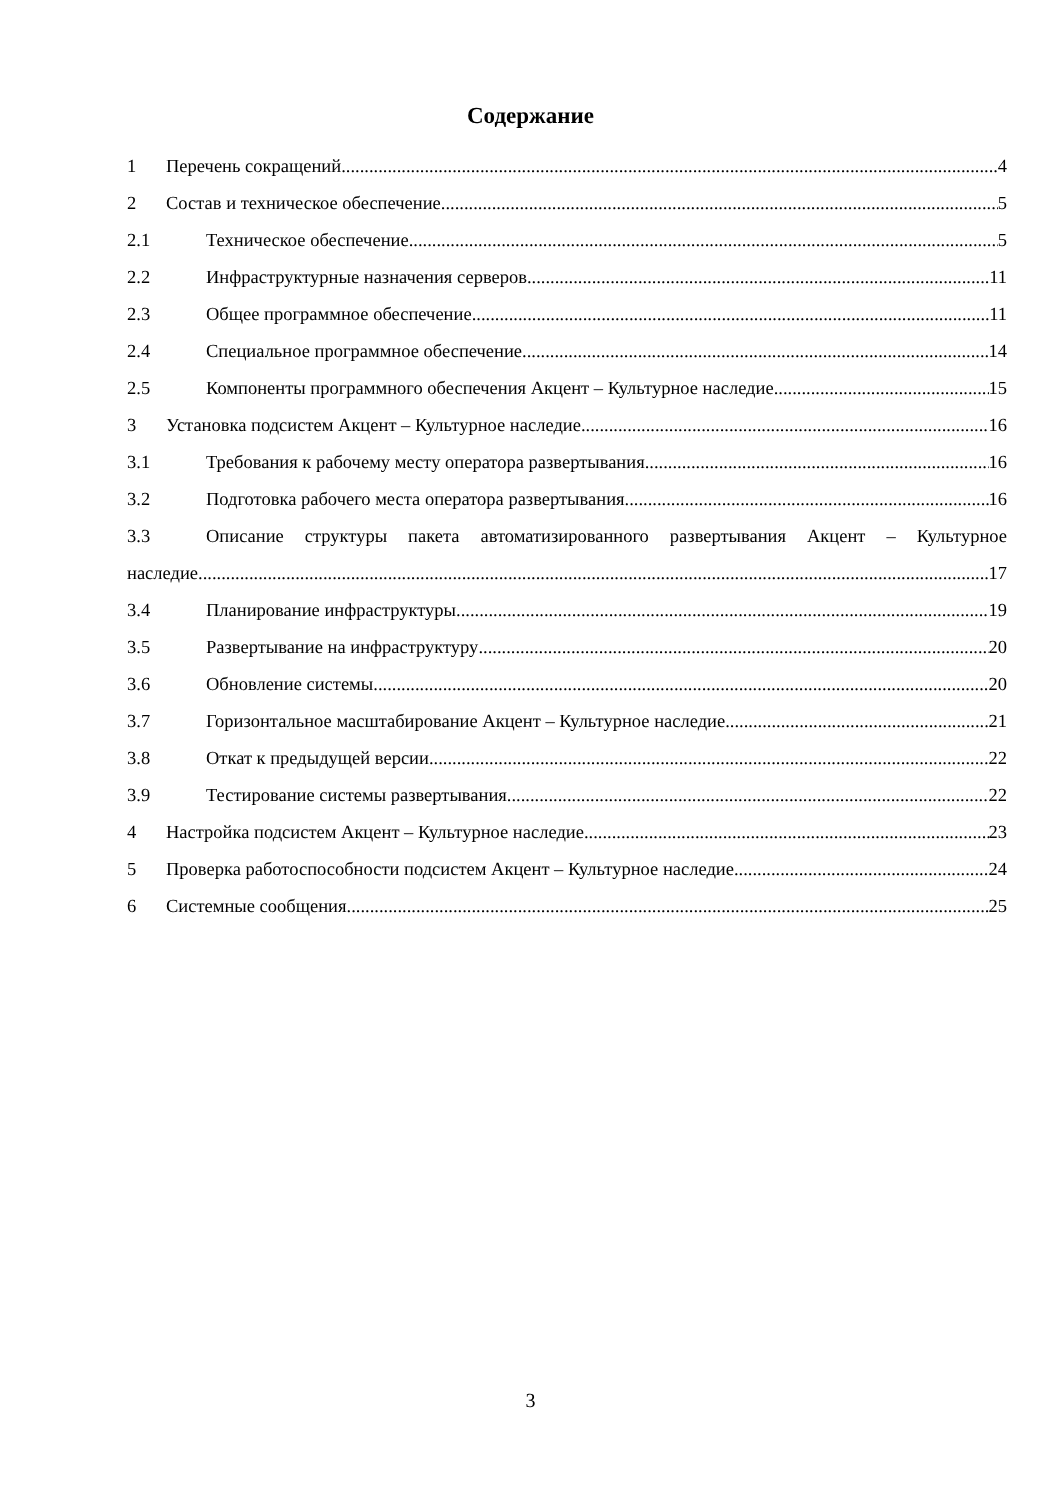Содержание
1 Перечень сокращений 4
2 Состав и техническое обеспечение 5
2.1 Техническое обеспечение 5
2.2 Инфраструктурные назначения серверов 11
2.3 Общее программное обеспечение 11
2.4 Специальное программное обеспечение 14
2.5 Компоненты программного обеспечения Акцент – Культурное наследие 15
3 Установка подсистем Акцент – Культурное наследие 16
3.1 Требования к рабочему месту оператора развертывания 16
3.2 Подготовка рабочего места оператора развертывания 16
3.3 Описание структуры пакета автоматизированного развертывания Акцент – Культурное
наследие 17
3.4 Планирование инфраструктуры 19
3.5 Развертывание на инфраструктуру 20
3.6 Обновление системы 20
3.7 Горизонтальное масштабирование Акцент – Культурное наследие 21
3.8 Откат к предыдущей версии 22
3.9 Тестирование системы развертывания 22
4 Настройка подсистем Акцент – Культурное наследие 23
5 Проверка работоспособности подсистем Акцент – Культурное наследие 24
6 Системные сообщения 25
3